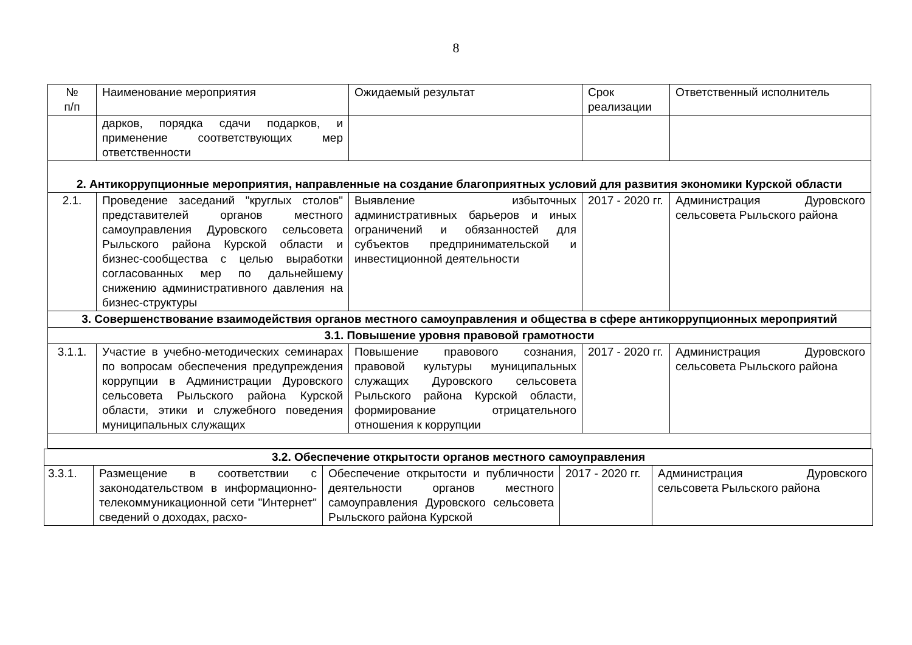8
| № п/п | Наименование мероприятия | Ожидаемый результат | Срок реализации | Ответственный исполнитель |
| --- | --- | --- | --- | --- |
| | дарков, порядка сдачи подарков, и применение соответствующих мер ответственности | | | |
| 2. Антикоррупционные мероприятия, направленные на создание благоприятных условий для развития экономики Курской области | | | | |
| 2.1. | Проведение заседаний "круглых столов" представителей органов местного самоуправления Дуровского сельсовета Рыльского района Курской области и бизнес-сообщества с целью выработки согласованных мер по дальнейшему снижению административного давления на бизнес-структуры | Выявление избыточных административных барьеров и иных ограничений и обязанностей для субъектов предпринимательской и инвестиционной деятельности | 2017 - 2020 гг. | Администрация Дуровского сельсовета Рыльского района |
| 3. Совершенствование взаимодействия органов местного самоуправления и общества в сфере антикоррупционных мероприятий | | | | |
| 3.1. Повышение уровня правовой грамотности | | | | |
| 3.1.1. | Участие в учебно-методических семинарах по вопросам обеспечения предупреждения коррупции в Администрации Дуровского сельсовета Рыльского района Курской области, этики и служебного поведения муниципальных служащих | Повышение правового сознания, правовой культуры муниципальных служащих Дуровского сельсовета Рыльского района Курской области, формирование отрицательного отношения к коррупции | 2017 - 2020 гг. | Администрация Дуровского сельсовета Рыльского района |
| 3.2. Обеспечение открытости органов местного самоуправления | | | | |
| 3.3.1. | Размещение в соответствии с законодательством в информационно-телекоммуникационной сети "Интернет" сведений о доходах, расхо- | Обеспечение открытости и публичности деятельности органов местного самоуправления Дуровского сельсовета Рыльского района Курской | 2017 - 2020 гг. | Администрация Дуровского сельсовета Рыльского района |